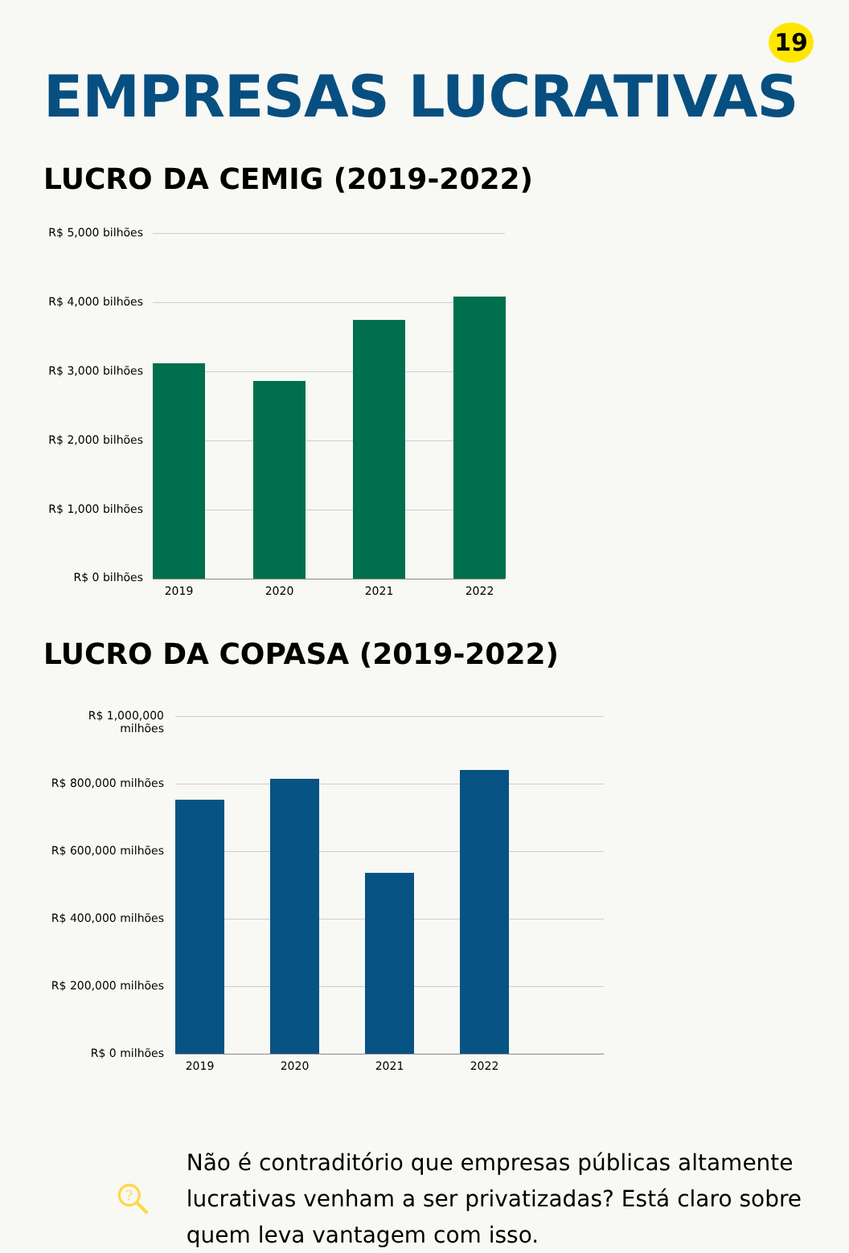19
EMPRESAS LUCRATIVAS
LUCRO DA CEMIG (2019-2022)
R$ 5,000 bilhões
R$ 4,000 bilhões
R$ 3,000 bilhões
R$ 2,000 bilhões
R$ 1,000 bilhões
R$ 0 bilhões
2019 2020 2021 2022
LUCRO DA COPASA (2019-2022)
R$ 1,000,000 milhões
R$ 800,000 milhões
R$ 600,000 milhões
R$ 400,000 milhões
R$ 200,000 milhões
R$ 0 milhões
2019 2020 2021 2022
?
Não é contraditório que empresas públicas altamente lucrativas venham a ser privatizadas? Está claro sobre quem leva vantagem com isso.